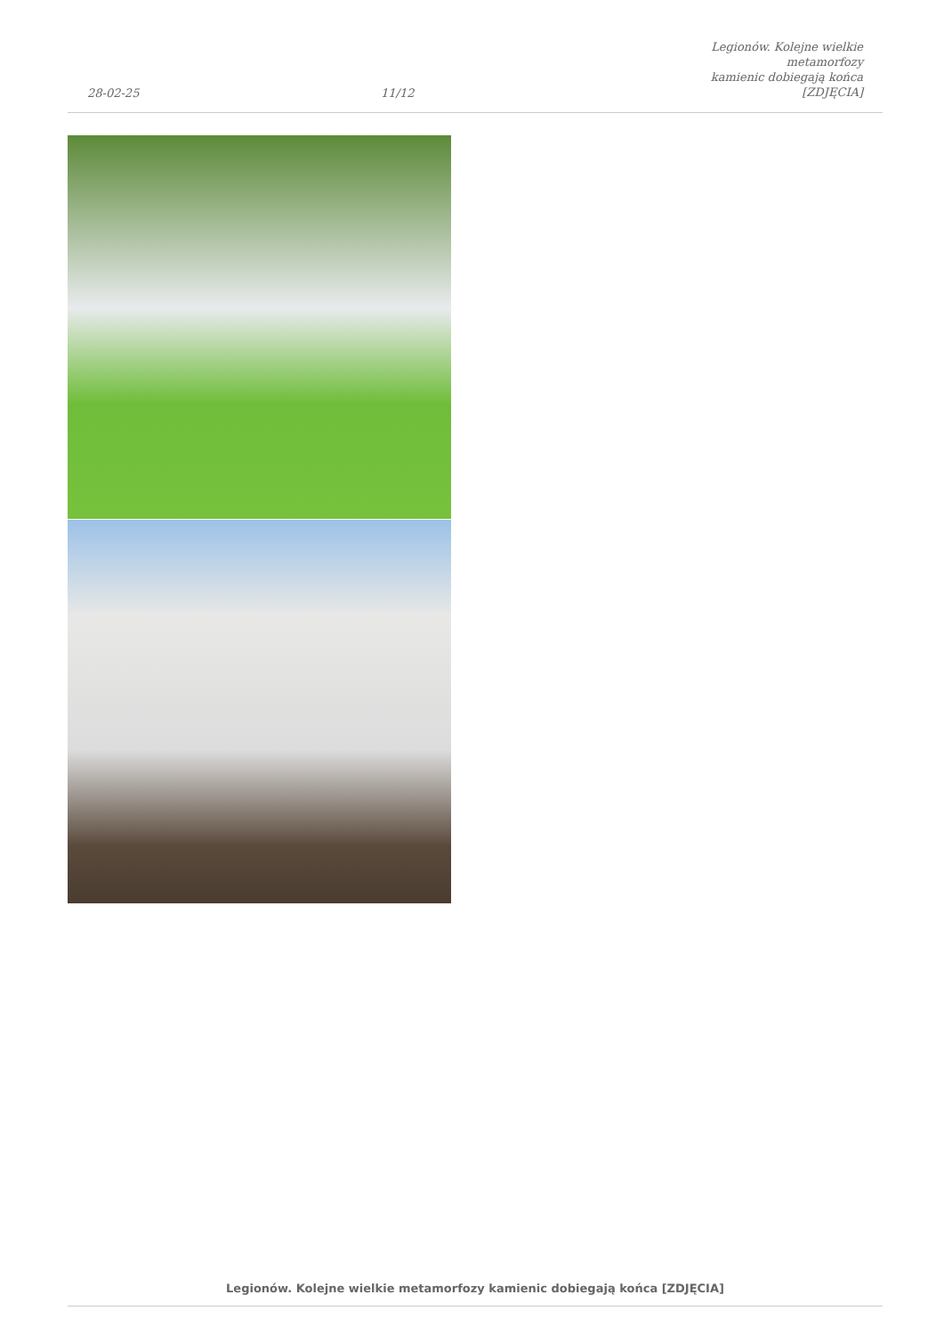28-02-25
11/12
Legionów. Kolejne wielkie metamorfozy
kamienic dobiegają końca [ZDJĘCIA]
Legionów. Kolejne wielkie metamorfozy kamienic dobiegają końca [ZDJĘCIA]